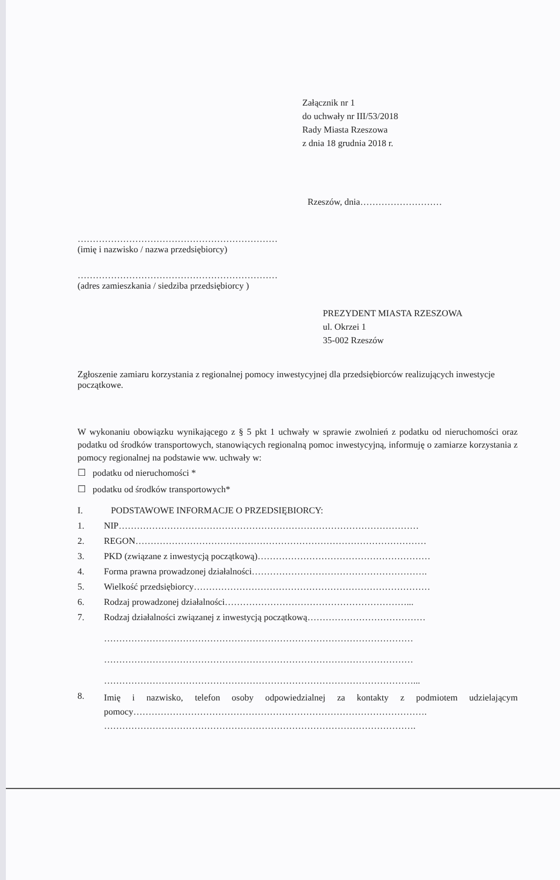Załącznik nr 1
do uchwały nr III/53/2018
Rady Miasta Rzeszowa
z dnia 18 grudnia 2018 r.
Rzeszów, dnia………………………
…………………………………………………………
(imię i nazwisko / nazwa przedsiębiorcy)
…………………………………………………………
(adres zamieszkania / siedziba przedsiębiorcy )
PREZYDENT MIASTA RZESZOWA
ul. Okrzei 1
35-002 Rzeszów
Zgłoszenie zamiaru korzystania z regionalnej pomocy inwestycyjnej dla przedsiębiorców realizujących inwestycje początkowe.
W wykonaniu obowiązku wynikającego z § 5 pkt 1 uchwały w sprawie zwolnień z podatku od nieruchomości oraz podatku od środków transportowych, stanowiących regionalną pomoc inwestycyjną, informuję o zamiarze korzystania z pomocy regionalnej na podstawie ww. uchwały w:
☐ podatku od nieruchomości *
☐ podatku od środków transportowych*
I. PODSTAWOWE INFORMACJE O PRZEDSIĘBIORCY:
1. NIP………………………………………………………………………………………
2. REGON……………………………………………………………………………………
3. PKD (związane z inwestycją początkową)…………………………………………………
4. Forma prawna prowadzonej działalności………………………………………………….
5. Wielkość przedsiębiorcy……………………………………………………………………
6. Rodzaj prowadzonej działalności……………………………………………………...
7. Rodzaj działalności związanej z inwestycją początkową…………………………………
…………………………………………………………………………………………
…………………………………………………………………………………………
…………………………………………………………………………………………...
8. Imię i nazwisko, telefon osoby odpowiedzialnej za kontakty z podmiotem udzielającym pomocy…………………………………………………………………………………….
………………………………………………………………………………………….